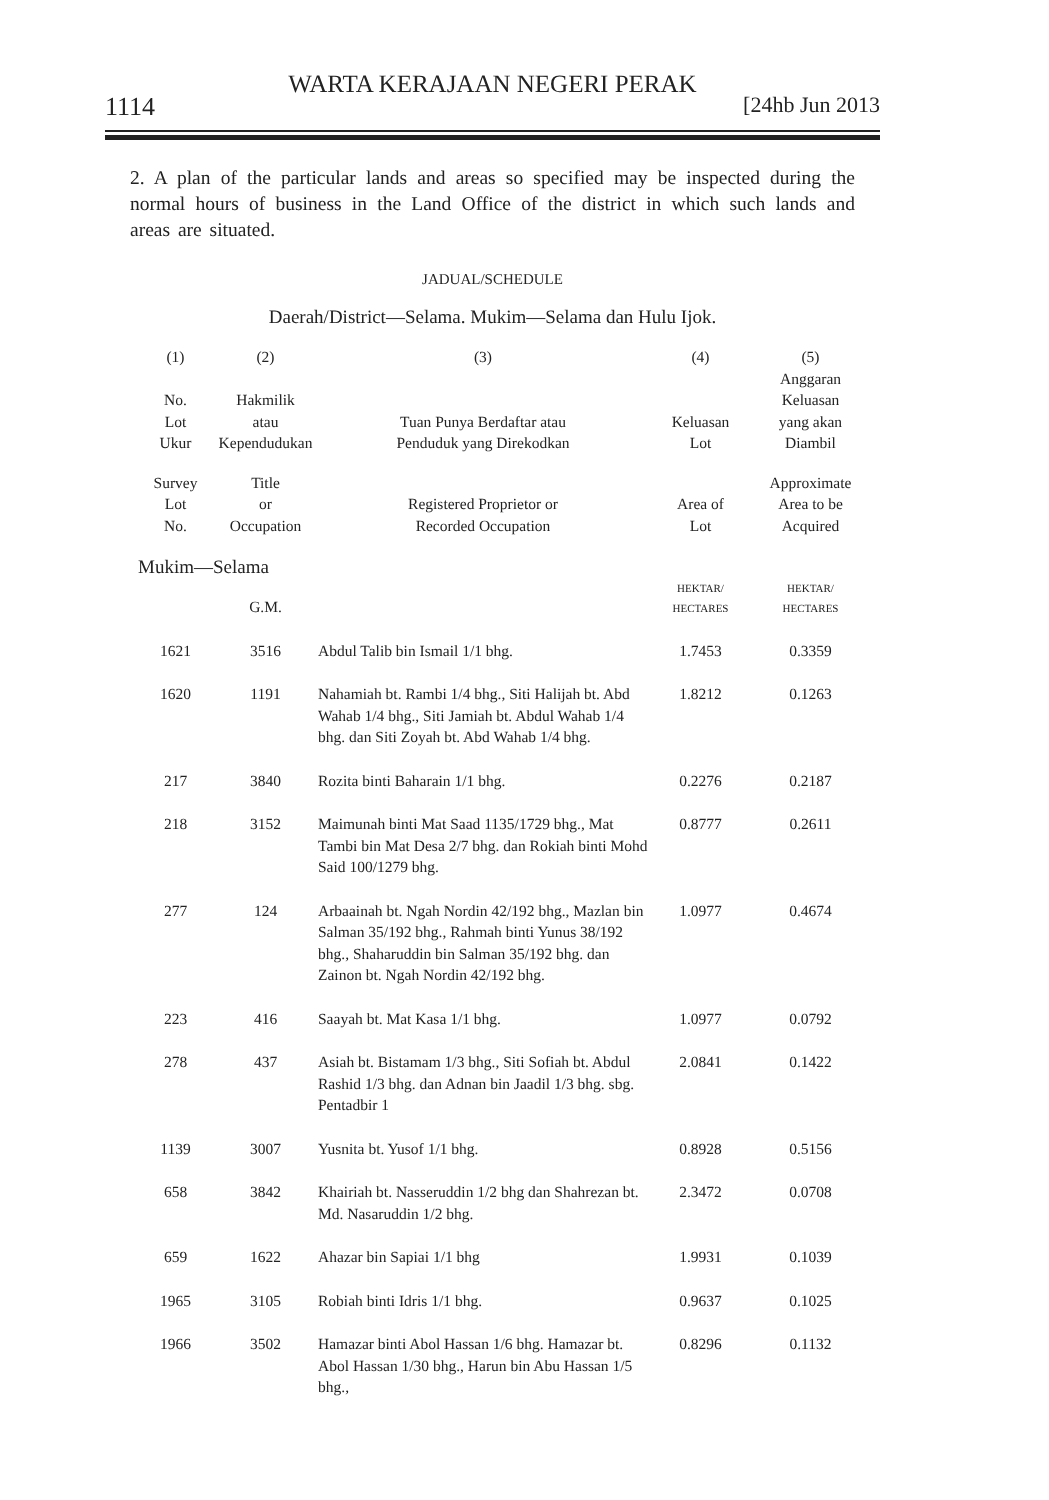WARTA KERAJAAN NEGERI PERAK
1114 [24hb Jun 2013
2. A plan of the particular lands and areas so specified may be inspected during the normal hours of business in the Land Office of the district in which such lands and areas are situated.
JADUAL/SCHEDULE
Daerah/District—Selama. Mukim—Selama dan Hulu Ijok.
| (1) | (2) | (3) | (4) | (5) |
| --- | --- | --- | --- | --- |
| No. Lot Ukur | Hakmilik atau Kependudukan | Tuan Punya Berdaftar atau Penduduk yang Direkodkan | Keluasan Lot | Anggaran Keluasan yang akan Diambil |
| Survey Lot No. | Title or Occupation | Registered Proprietor or Recorded Occupation | Area of Lot | Approximate Area to be Acquired |
| Mukim—Selama | | | | |
| | G.M. | | HEKTAR/ HECTARES | HEKTAR/ HECTARES |
| 1621 | 3516 | Abdul Talib bin Ismail 1/1 bhg. | 1.7453 | 0.3359 |
| 1620 | 1191 | Nahamiah bt. Rambi 1/4 bhg., Siti Halijah bt. Abd Wahab 1/4 bhg., Siti Jamiah bt. Abdul Wahab 1/4 bhg. dan Siti Zoyah bt. Abd Wahab 1/4 bhg. | 1.8212 | 0.1263 |
| 217 | 3840 | Rozita binti Baharain 1/1 bhg. | 0.2276 | 0.2187 |
| 218 | 3152 | Maimunah binti Mat Saad 1135/1729 bhg., Mat Tambi bin Mat Desa 2/7 bhg. dan Rokiah binti Mohd Said 100/1279 bhg. | 0.8777 | 0.2611 |
| 277 | 124 | Arbaainah bt. Ngah Nordin 42/192 bhg., Mazlan bin Salman 35/192 bhg., Rahmah binti Yunus 38/192 bhg., Shaharuddin bin Salman 35/192 bhg. dan Zainon bt. Ngah Nordin 42/192 bhg. | 1.0977 | 0.4674 |
| 223 | 416 | Saayah bt. Mat Kasa 1/1 bhg. | 1.0977 | 0.0792 |
| 278 | 437 | Asiah bt. Bistamam 1/3 bhg., Siti Sofiah bt. Abdul Rashid 1/3 bhg. dan Adnan bin Jaadil 1/3 bhg. sbg. Pentadbir 1 | 2.0841 | 0.1422 |
| 1139 | 3007 | Yusnita bt. Yusof 1/1 bhg. | 0.8928 | 0.5156 |
| 658 | 3842 | Khairiah bt. Nasseruddin 1/2 bhg dan Shahrezan bt. Md. Nasaruddin 1/2 bhg. | 2.3472 | 0.0708 |
| 659 | 1622 | Ahazar bin Sapiai 1/1 bhg | 1.9931 | 0.1039 |
| 1965 | 3105 | Robiah binti Idris 1/1 bhg. | 0.9637 | 0.1025 |
| 1966 | 3502 | Hamazar binti Abol Hassan 1/6 bhg. Hamazar bt. Abol Hassan 1/30 bhg., Harun bin Abu Hassan 1/5 bhg., | 0.8296 | 0.1132 |